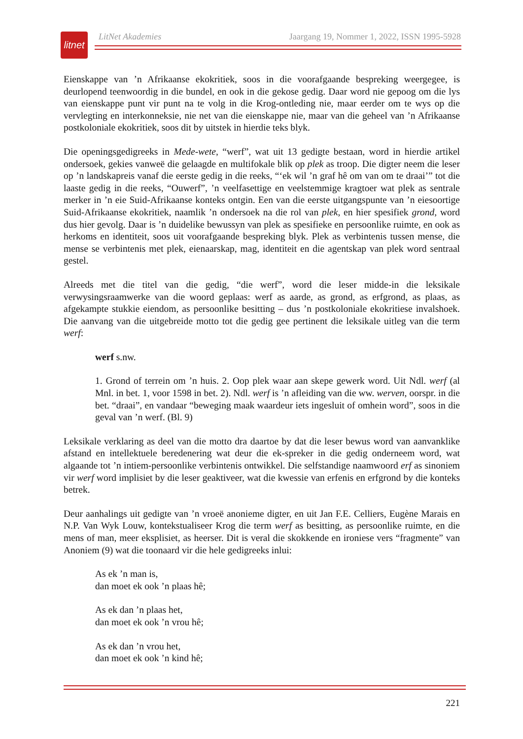litnet
LitNet Akademies Jaargang 19, Nommer 1, 2022, ISSN 1995-5928
Eienskappe van ’n Afrikaanse ekokritiek, soos in die voorafgaande bespreking weergegee, is deurlopend teenwoordig in die bundel, en ook in die gekose gedig. Daar word nie gepoog om die lys van eienskappe punt vir punt na te volg in die Krog-ontleding nie, maar eerder om te wys op die vervlegting en interkonneksie, nie net van die eienskappe nie, maar van die geheel van ’n Afrikaanse postkoloniale ekokritiek, soos dit by uitstek in hierdie teks blyk.
Die openingsgedigreeks in Mede-wete, “werf”, wat uit 13 gedigte bestaan, word in hierdie artikel ondersoek, gekies vanweë die gelaagde en multifokale blik op plek as troop. Die digter neem die leser op ’n landskapreis vanaf die eerste gedig in die reeks, “‘ek wil ’n graf hê om van om te draai’” tot die laaste gedig in die reeks, “Ouwerf”, ’n veelfasettige en veelstemmige kragtoer wat plek as sentrale merker in ’n eie Suid-Afrikaanse konteks ontgin. Een van die eerste uitgangspunte van ’n eiesoortige Suid-Afrikaanse ekokritiek, naamlik ’n ondersoek na die rol van plek, en hier spesifiek grond, word dus hier gevolg. Daar is ’n duidelike bewussyn van plek as spesifieke en persoonlike ruimte, en ook as herkoms en identiteit, soos uit voorafgaande bespreking blyk. Plek as verbintenis tussen mense, die mense se verbintenis met plek, eienaarskap, mag, identiteit en die agentskap van plek word sentraal gestel.
Alreeds met die titel van die gedig, “die werf”, word die leser midde-in die leksikale verwysingsraamwerke van die woord geplaas: werf as aarde, as grond, as erfgrond, as plaas, as afgekampte stukkie eiendom, as persoonlike besitting – dus ’n postkoloniale ekokritiese invalshoek. Die aanvang van die uitgebreide motto tot die gedig gee pertinent die leksikale uitleg van die term werf:
werf s.nw.
1. Grond of terrein om ’n huis. 2. Oop plek waar aan skepe gewerk word. Uit Ndl. werf (al Mnl. in bet. 1, voor 1598 in bet. 2). Ndl. werf is ’n afleiding van die ww. werven, oorspr. in die bet. “draai”, en vandaar “beweging maak waardeur iets ingesluit of omhein word”, soos in die geval van ’n werf. (Bl. 9)
Leksikale verklaring as deel van die motto dra daartoe by dat die leser bewus word van aanvanklike afstand en intellektuele beredenering wat deur die ek-spreker in die gedig onderneem word, wat algaande tot ’n intiem-persoonlike verbintenis ontwikkel. Die selfstandige naamwoord erf as sinoniem vir werf word implisiet by die leser geaktiveer, wat die kwessie van erfenis en erfgrond by die konteks betrek.
Deur aanhalings uit gedigte van ’n vroeë anonieme digter, en uit Jan F.E. Celliers, Eugène Marais en N.P. Van Wyk Louw, kontekstualiseer Krog die term werf as besitting, as persoonlike ruimte, en die mens of man, meer eksplisiet, as heerser. Dit is veral die skokkende en ironiese vers “fragmente” van Anoniem (9) wat die toonaard vir die hele gedigreeks inlui:
As ek ’n man is,
dan moet ek ook ’n plaas hê;
As ek dan ’n plaas het,
dan moet ek ook ’n vrou hê;
As ek dan ’n vrou het,
dan moet ek ook ’n kind hê;
221